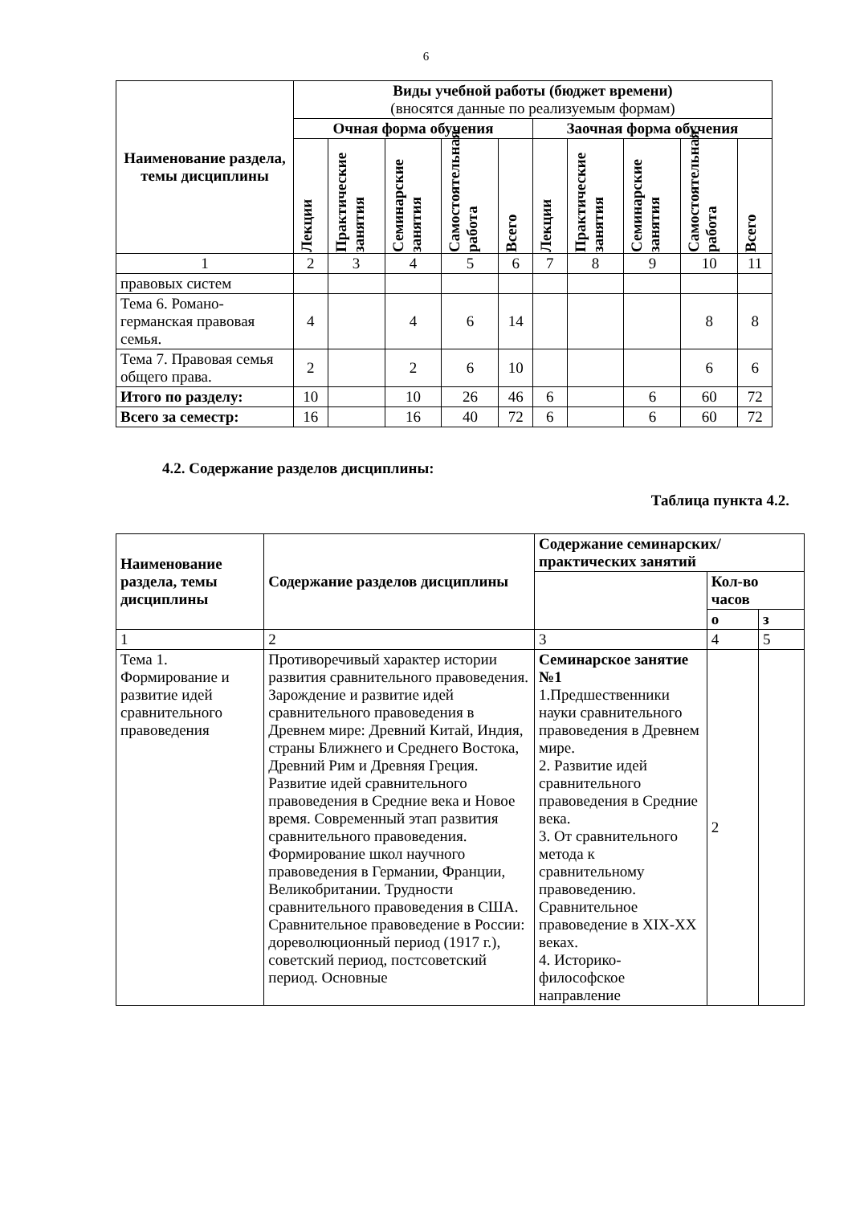6
| Наименование раздела, темы дисциплины | Виды учебной работы (бюджет времени) (вносятся данные по реализуемым формам) | | | | | | | | | |
| | Очная форма обучения | | | | | Заочная форма обучения | | | | |
| | Лекции | Практические занятия | Семинарские занятия | Самостоятельная работа | Всего | Лекции | Практические занятия | Семинарские занятия | Самостоятельная работа | Всего |
| 1 | 2 | 3 | 4 | 5 | 6 | 7 | 8 | 9 | 10 | 11 |
| правовых систем | | | | | | | | | | |
| Тема 6. Романо-германская правовая семья. | 4 | | 4 | 6 | 14 | | | | 8 | 8 |
| Тема 7. Правовая семья общего права. | 2 | | 2 | 6 | 10 | | | | 6 | 6 |
| Итого по разделу: | 10 | | 10 | 26 | 46 | 6 | | 6 | 60 | 72 |
| Всего за семестр: | 16 | | 16 | 40 | 72 | 6 | | 6 | 60 | 72 |
4.2. Содержание разделов дисциплины:
Таблица пункта 4.2.
| Наименование раздела, темы дисциплины | Содержание разделов дисциплины | Содержание семинарских/практических занятий | | |
| --- | --- | --- | --- | --- |
| | | | Кол-во часов | |
| | | | о | з |
| 1 | 2 | 3 | 4 | 5 |
| Тема 1. Формирование и развитие идей сравнительного правоведения | Противоречивый характер истории развития сравнительного правоведения. Зарождение и развитие идей сравнительного правоведения в Древнем мире: Древний Китай, Индия, страны Ближнего и Среднего Востока, Древний Рим и Древняя Греция. Развитие идей сравнительного правоведения в Средние века и Новое время. Современный этап развития сравнительного правоведения. Формирование школ научного правоведения в Германии, Франции, Великобритании. Трудности сравнительного правоведения в США. Сравнительное правоведение в России: дореволюционный период (1917 г.), советский период, постсоветский период. Основные | Семинарское занятие №1 1.Предшественники науки сравнительного правоведения в Древнем мире. 2. Развитие идей сравнительного правоведения в Средние века. 3. От сравнительного метода к сравнительному правоведению. Сравнительное правоведение в XIX-XX веках. 4. Историко-философское направление | 2 | |